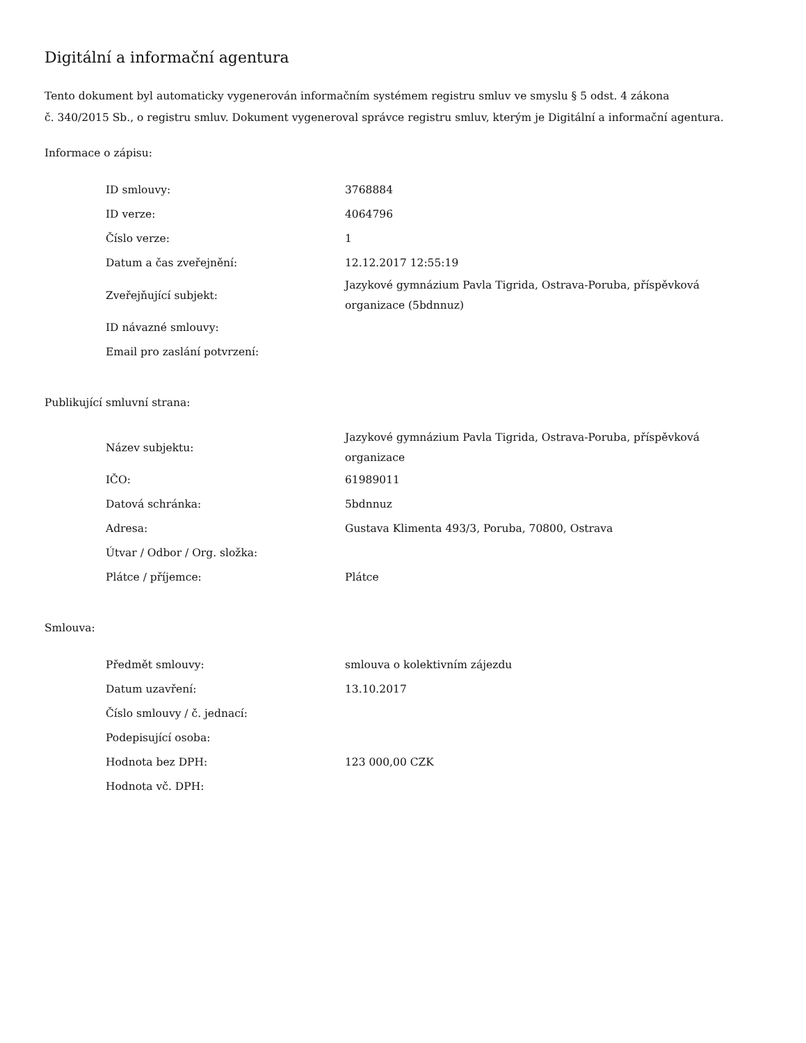Digitální a informační agentura
Tento dokument byl automaticky vygenerován informačním systémem registru smluv ve smyslu § 5 odst. 4 zákona
č. 340/2015 Sb., o registru smluv. Dokument vygeneroval správce registru smluv, kterým je Digitální a informační agentura.
Informace o zápisu:
| ID smlouvy: | 3768884 |
| ID verze: | 4064796 |
| Číslo verze: | 1 |
| Datum a čas zveřejnění: | 12.12.2017 12:55:19 |
| Zveřejňující subjekt: | Jazykové gymnázium Pavla Tigrida, Ostrava-Poruba, příspěvková organizace (5bdnnuz) |
| ID návazné smlouvy: | |
| Email pro zaslání potvrzení: | |
Publikující smluvní strana:
| Název subjektu: | Jazykové gymnázium Pavla Tigrida, Ostrava-Poruba, příspěvková organizace |
| IČO: | 61989011 |
| Datová schránka: | 5bdnnuz |
| Adresa: | Gustava Klimenta 493/3, Poruba, 70800, Ostrava |
| Útvar / Odbor / Org. složka: | |
| Plátce / příjemce: | Plátce |
Smlouva:
| Předmět smlouvy: | smlouva o kolektivním zájezdu |
| Datum uzavření: | 13.10.2017 |
| Číslo smlouvy / č. jednací: | |
| Podepisující osoba: | |
| Hodnota bez DPH: | 123 000,00 CZK |
| Hodnota vč. DPH: | |